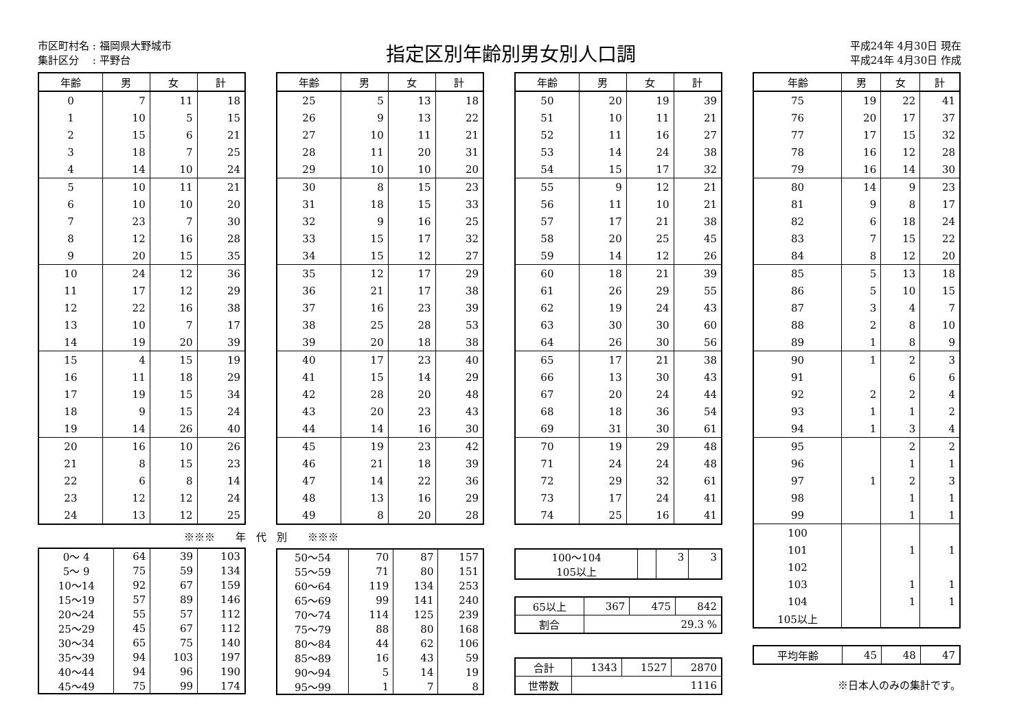市区町村名 : 福岡県大野城市
集計区分　 : 平野台
指定区別年齢別男女別人口調
平成24年 4月30日 現在
平成24年 4月30日 作成
| 年齢 | 男 | 女 | 計 |
| --- | --- | --- | --- |
| 0 | 7 | 11 | 18 |
| 1 | 10 | 5 | 15 |
| 2 | 15 | 6 | 21 |
| 3 | 18 | 7 | 25 |
| 4 | 14 | 10 | 24 |
| 5 | 10 | 11 | 21 |
| 6 | 10 | 10 | 20 |
| 7 | 23 | 7 | 30 |
| 8 | 12 | 16 | 28 |
| 9 | 20 | 15 | 35 |
| 10 | 24 | 12 | 36 |
| 11 | 17 | 12 | 29 |
| 12 | 22 | 16 | 38 |
| 13 | 10 | 7 | 17 |
| 14 | 19 | 20 | 39 |
| 15 | 4 | 15 | 19 |
| 16 | 11 | 18 | 29 |
| 17 | 19 | 15 | 34 |
| 18 | 9 | 15 | 24 |
| 19 | 14 | 26 | 40 |
| 20 | 16 | 10 | 26 |
| 21 | 8 | 15 | 23 |
| 22 | 6 | 8 | 14 |
| 23 | 12 | 12 | 24 |
| 24 | 13 | 12 | 25 |
※※※　　年　代　別　　※※※
| 0～ 4 | 64 | 39 | 103 |
| 5～ 9 | 75 | 59 | 134 |
| 10～14 | 92 | 67 | 159 |
| 15～19 | 57 | 89 | 146 |
| 20～24 | 55 | 57 | 112 |
| 25～29 | 45 | 67 | 112 |
| 30～34 | 65 | 75 | 140 |
| 35～39 | 94 | 103 | 197 |
| 40～44 | 94 | 96 | 190 |
| 45～49 | 75 | 99 | 174 |
| 年齢 | 男 | 女 | 計 |
| --- | --- | --- | --- |
| 25 | 5 | 13 | 18 |
| 26 | 9 | 13 | 22 |
| 27 | 10 | 11 | 21 |
| 28 | 11 | 20 | 31 |
| 29 | 10 | 10 | 20 |
| 30 | 8 | 15 | 23 |
| 31 | 18 | 15 | 33 |
| 32 | 9 | 16 | 25 |
| 33 | 15 | 17 | 32 |
| 34 | 15 | 12 | 27 |
| 35 | 12 | 17 | 29 |
| 36 | 21 | 17 | 38 |
| 37 | 16 | 23 | 39 |
| 38 | 25 | 28 | 53 |
| 39 | 20 | 18 | 38 |
| 40 | 17 | 23 | 40 |
| 41 | 15 | 14 | 29 |
| 42 | 28 | 20 | 48 |
| 43 | 20 | 23 | 43 |
| 44 | 14 | 16 | 30 |
| 45 | 19 | 23 | 42 |
| 46 | 21 | 18 | 39 |
| 47 | 14 | 22 | 36 |
| 48 | 13 | 16 | 29 |
| 49 | 8 | 20 | 28 |
| 50～54 | 70 | 87 | 157 |
| 55～59 | 71 | 80 | 151 |
| 60～64 | 119 | 134 | 253 |
| 65～69 | 99 | 141 | 240 |
| 70～74 | 114 | 125 | 239 |
| 75～79 | 88 | 80 | 168 |
| 80～84 | 44 | 62 | 106 |
| 85～89 | 16 | 43 | 59 |
| 90～94 | 5 | 14 | 19 |
| 95～99 | 1 | 7 | 8 |
| 年齢 | 男 | 女 | 計 |
| --- | --- | --- | --- |
| 50 | 20 | 19 | 39 |
| 51 | 10 | 11 | 21 |
| 52 | 11 | 16 | 27 |
| 53 | 14 | 24 | 38 |
| 54 | 15 | 17 | 32 |
| 55 | 9 | 12 | 21 |
| 56 | 11 | 10 | 21 |
| 57 | 17 | 21 | 38 |
| 58 | 20 | 25 | 45 |
| 59 | 14 | 12 | 26 |
| 60 | 18 | 21 | 39 |
| 61 | 26 | 29 | 55 |
| 62 | 19 | 24 | 43 |
| 63 | 30 | 30 | 60 |
| 64 | 26 | 30 | 56 |
| 65 | 17 | 21 | 38 |
| 66 | 13 | 30 | 43 |
| 67 | 20 | 24 | 44 |
| 68 | 18 | 36 | 54 |
| 69 | 31 | 30 | 61 |
| 70 | 19 | 29 | 48 |
| 71 | 24 | 24 | 48 |
| 72 | 29 | 32 | 61 |
| 73 | 17 | 24 | 41 |
| 74 | 25 | 16 | 41 |
| 100～104 | | 3 | 3 |
| 105以上 | | | |
| 65以上 | 367 | 475 | 842 |
| 割合 | 29.3 % | | |
| 合計 | 1343 | 1527 | 2870 |
| 世帯数 | 1116 | | |
| 年齢 | 男 | 女 | 計 |
| --- | --- | --- | --- |
| 75 | 19 | 22 | 41 |
| 76 | 20 | 17 | 37 |
| 77 | 17 | 15 | 32 |
| 78 | 16 | 12 | 28 |
| 79 | 16 | 14 | 30 |
| 80 | 14 | 9 | 23 |
| 81 | 9 | 8 | 17 |
| 82 | 6 | 18 | 24 |
| 83 | 7 | 15 | 22 |
| 84 | 8 | 12 | 20 |
| 85 | 5 | 13 | 18 |
| 86 | 5 | 10 | 15 |
| 87 | 3 | 4 | 7 |
| 88 | 2 | 8 | 10 |
| 89 | 1 | 8 | 9 |
| 90 | 1 | 2 | 3 |
| 91 | | 6 | 6 |
| 92 | 2 | 2 | 4 |
| 93 | 1 | 1 | 2 |
| 94 | 1 | 3 | 4 |
| 95 | | 2 | 2 |
| 96 | | 1 | 1 |
| 97 | 1 | 2 | 3 |
| 98 | | 1 | 1 |
| 99 | | 1 | 1 |
| 100 | | | |
| 101 | | 1 | 1 |
| 102 | | | |
| 103 | | 1 | 1 |
| 104 | | 1 | 1 |
| 105以上 | | | |
| 平均年齢 | 45 | 48 | 47 |
※日本人のみの集計です。